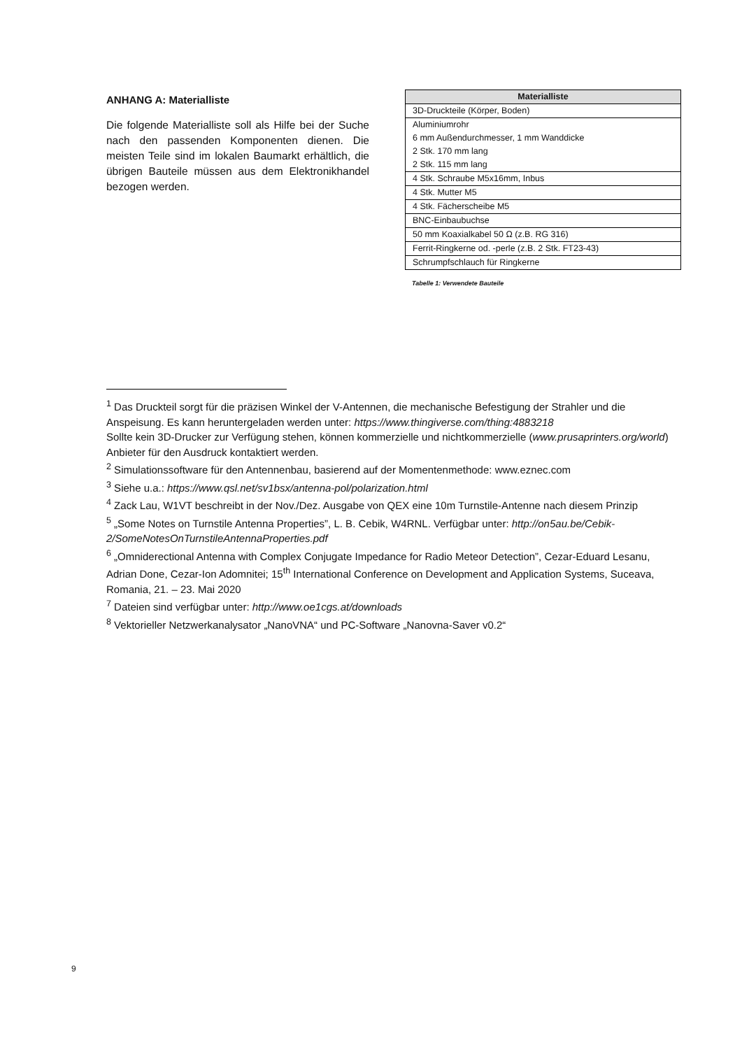ANHANG A: Materialliste
Die folgende Materialliste soll als Hilfe bei der Suche nach den passenden Komponenten dienen. Die meisten Teile sind im lokalen Baumarkt erhältlich, die übrigen Bauteile müssen aus dem Elektronikhandel bezogen werden.
| Materialliste |
| --- |
| 3D-Druckteile (Körper, Boden) |
| Aluminiumrohr 6 mm Außendurchmesser, 1 mm Wanddicke 2 Stk. 170 mm lang 2 Stk. 115 mm lang |
| 4 Stk. Schraube M5x16mm, Inbus |
| 4 Stk. Mutter M5 |
| 4 Stk. Fächerscheibe M5 |
| BNC-Einbaubuchse |
| 50 mm Koaxialkabel 50 Ω (z.B. RG 316) |
| Ferrit-Ringkerne od. -perle (z.B. 2 Stk. FT23-43) |
| Schrumpfschlauch für Ringkerne |
Tabelle 1: Verwendete Bauteile
<sup>1</sup> Das Druckteil sorgt für die präzisen Winkel der V-Antennen, die mechanische Befestigung der Strahler und die Anspeisung. Es kann heruntergeladen werden unter: https://www.thingiverse.com/thing:4883218
Sollte kein 3D-Drucker zur Verfügung stehen, können kommerzielle und nichtkommerzielle (www.prusaprinters.org/world) Anbieter für den Ausdruck kontaktiert werden.
<sup>2</sup> Simulationssoftware für den Antennenbau, basierend auf der Momentenmethode: www.eznec.com
<sup>3</sup> Siehe u.a.: https://www.qsl.net/sv1bsx/antenna-pol/polarization.html
<sup>4</sup> Zack Lau, W1VT beschreibt in der Nov./Dez. Ausgabe von QEX eine 10m Turnstile-Antenne nach diesem Prinzip
<sup>5</sup> „Some Notes on Turnstile Antenna Properties”, L. B. Cebik, W4RNL. Verfügbar unter: http://on5au.be/Cebik-2/SomeNotesOnTurnstileAntennaProperties.pdf
<sup>6</sup> „Omniderectional Antenna with Complex Conjugate Impedance for Radio Meteor Detection”, Cezar-Eduard Lesanu, Adrian Done, Cezar-Ion Adomnitei; 15<sup>th</sup> International Conference on Development and Application Systems, Suceava, Romania, 21. – 23. Mai 2020
<sup>7</sup> Dateien sind verfügbar unter: http://www.oe1cgs.at/downloads
<sup>8</sup> Vektorieller Netzwerkanalysator „NanoVNA“ und PC-Software „Nanovna-Saver v0.2“
9